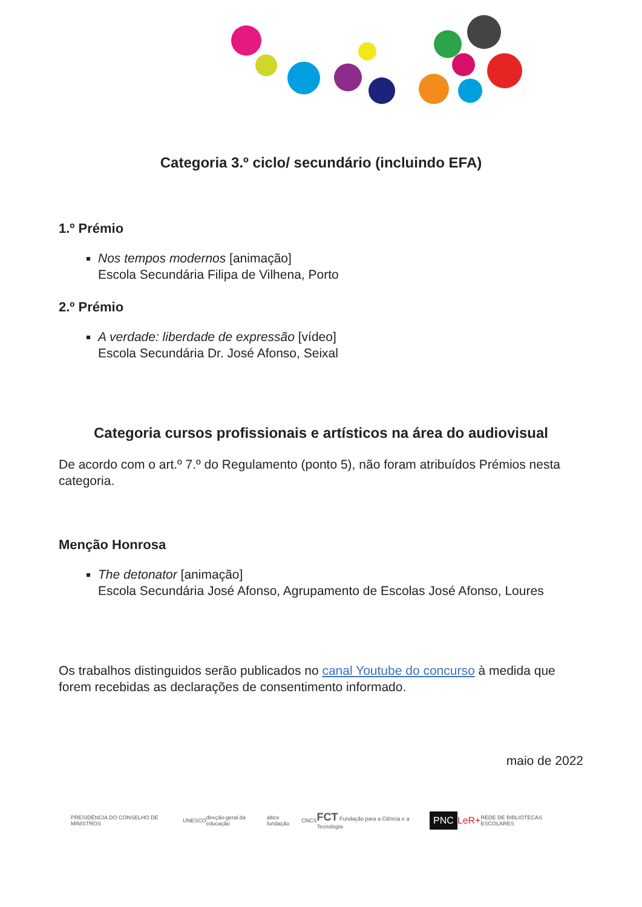Categoria 3.º ciclo/ secundário (incluindo EFA)
1.º Prémio
Nos tempos modernos [animação]
Escola Secundária Filipa de Vilhena, Porto
2.º Prémio
A verdade: liberdade de expressão [vídeo]
Escola Secundária Dr. José Afonso, Seixal
Categoria cursos profissionais e artísticos na área do audiovisual
De acordo com o art.º 7.º do Regulamento (ponto 5), não foram atribuídos Prémios nesta categoria.
Menção Honrosa
The detonator [animação]
Escola Secundária José Afonso, Agrupamento de Escolas José Afonso, Loures
Os trabalhos distinguidos serão publicados no canal Youtube do concurso à medida que forem recebidas as declarações de consentimento informado.
maio de 2022
PRESIDÊNCIA DO CONSELHO DE MINISTROS UNESCO direção-geral da educação altice fundação CNCS FCT Fundação para a Ciência e a Tecnologia PNC LeR+ REDE DE BIBLIOTECAS ESCOLARES